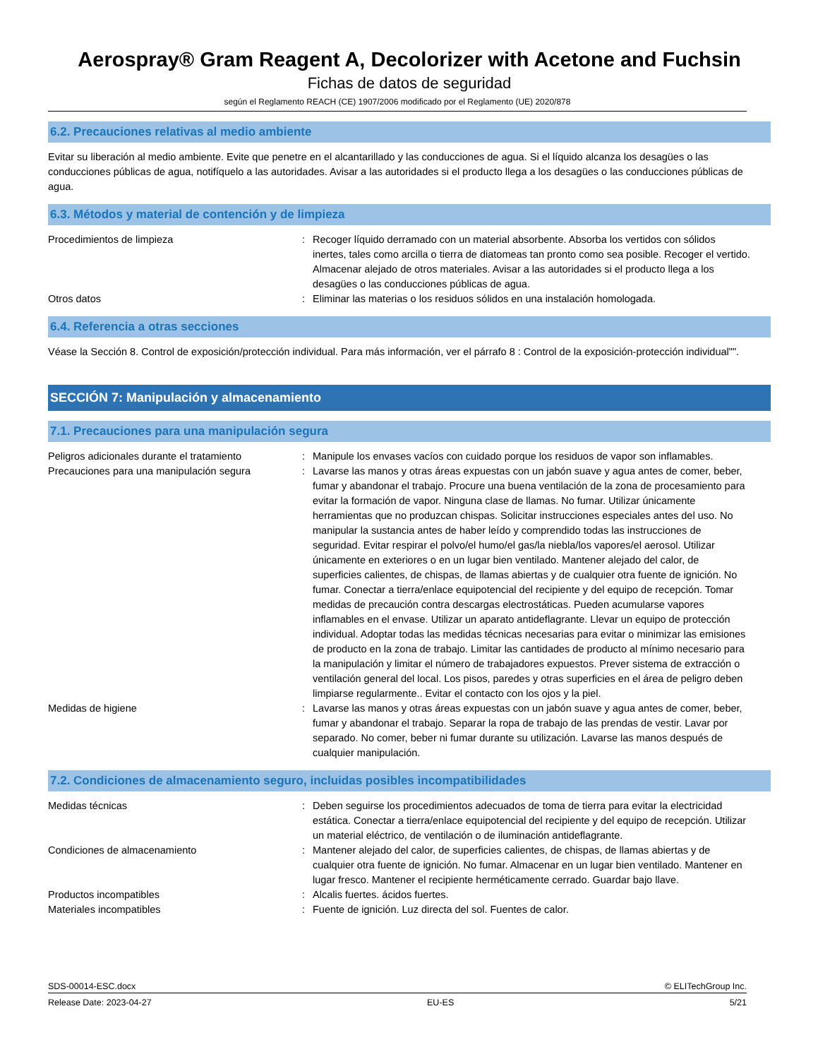Aerospray® Gram Reagent A, Decolorizer with Acetone and Fuchsin
Fichas de datos de seguridad
según el Reglamento REACH (CE) 1907/2006 modificado por el Reglamento (UE) 2020/878
6.2. Precauciones relativas al medio ambiente
Evitar su liberación al medio ambiente. Evite que penetre en el alcantarillado y las conducciones de agua. Si el líquido alcanza los desagües o las conducciones públicas de agua, notifíquelo a las autoridades. Avisar a las autoridades si el producto llega a los desagües o las conducciones públicas de agua.
6.3. Métodos y material de contención y de limpieza
Procedimientos de limpieza : Recoger líquido derramado con un material absorbente. Absorba los vertidos con sólidos inertes, tales como arcilla o tierra de diatomeas tan pronto como sea posible. Recoger el vertido. Almacenar alejado de otros materiales. Avisar a las autoridades si el producto llega a los desagües o las conducciones públicas de agua.
Otros datos : Eliminar las materias o los residuos sólidos en una instalación homologada.
6.4. Referencia a otras secciones
Véase la Sección 8. Control de exposición/protección individual. Para más información, ver el párrafo 8 : Control de la exposición-protección individual"".
SECCIÓN 7: Manipulación y almacenamiento
7.1. Precauciones para una manipulación segura
Peligros adicionales durante el tratamiento
: Manipule los envases vacíos con cuidado porque los residuos de vapor son inflamables.
Precauciones para una manipulación segura : Lavarse las manos y otras áreas expuestas con un jabón suave y agua antes de comer, beber, fumar y abandonar el trabajo. Procure una buena ventilación de la zona de procesamiento para evitar la formación de vapor. Ninguna clase de llamas. No fumar. Utilizar únicamente herramientas que no produzcan chispas. Solicitar instrucciones especiales antes del uso. No manipular la sustancia antes de haber leído y comprendido todas las instrucciones de seguridad. Evitar respirar el polvo/el humo/el gas/la niebla/los vapores/el aerosol. Utilizar únicamente en exteriores o en un lugar bien ventilado. Mantener alejado del calor, de superficies calientes, de chispas, de llamas abiertas y de cualquier otra fuente de ignición. No fumar. Conectar a tierra/enlace equipotencial del recipiente y del equipo de recepción. Tomar medidas de precaución contra descargas electrostáticas. Pueden acumularse vapores inflamables en el envase. Utilizar un aparato antideflagrante. Llevar un equipo de protección individual. Adoptar todas las medidas técnicas necesarias para evitar o minimizar las emisiones de producto en la zona de trabajo. Limitar las cantidades de producto al mínimo necesario para la manipulación y limitar el número de trabajadores expuestos. Prever sistema de extracción o ventilación general del local. Los pisos, paredes y otras superficies en el área de peligro deben limpiarse regularmente.. Evitar el contacto con los ojos y la piel.
Medidas de higiene : Lavarse las manos y otras áreas expuestas con un jabón suave y agua antes de comer, beber, fumar y abandonar el trabajo. Separar la ropa de trabajo de las prendas de vestir. Lavar por separado. No comer, beber ni fumar durante su utilización. Lavarse las manos después de cualquier manipulación.
7.2. Condiciones de almacenamiento seguro, incluidas posibles incompatibilidades
Medidas técnicas : Deben seguirse los procedimientos adecuados de toma de tierra para evitar la electricidad estática. Conectar a tierra/enlace equipotencial del recipiente y del equipo de recepción. Utilizar un material eléctrico, de ventilación o de iluminación antideflagrante.
Condiciones de almacenamiento : Mantener alejado del calor, de superficies calientes, de chispas, de llamas abiertas y de cualquier otra fuente de ignición. No fumar. Almacenar en un lugar bien ventilado. Mantener en lugar fresco. Mantener el recipiente herméticamente cerrado. Guardar bajo llave.
Productos incompatibles : Alcalis fuertes. ácidos fuertes.
Materiales incompatibles : Fuente de ignición. Luz directa del sol. Fuentes de calor.
SDS-00014-ESC.docx © ELITechGroup Inc.
Release Date: 2023-04-27 EU-ES 5/21